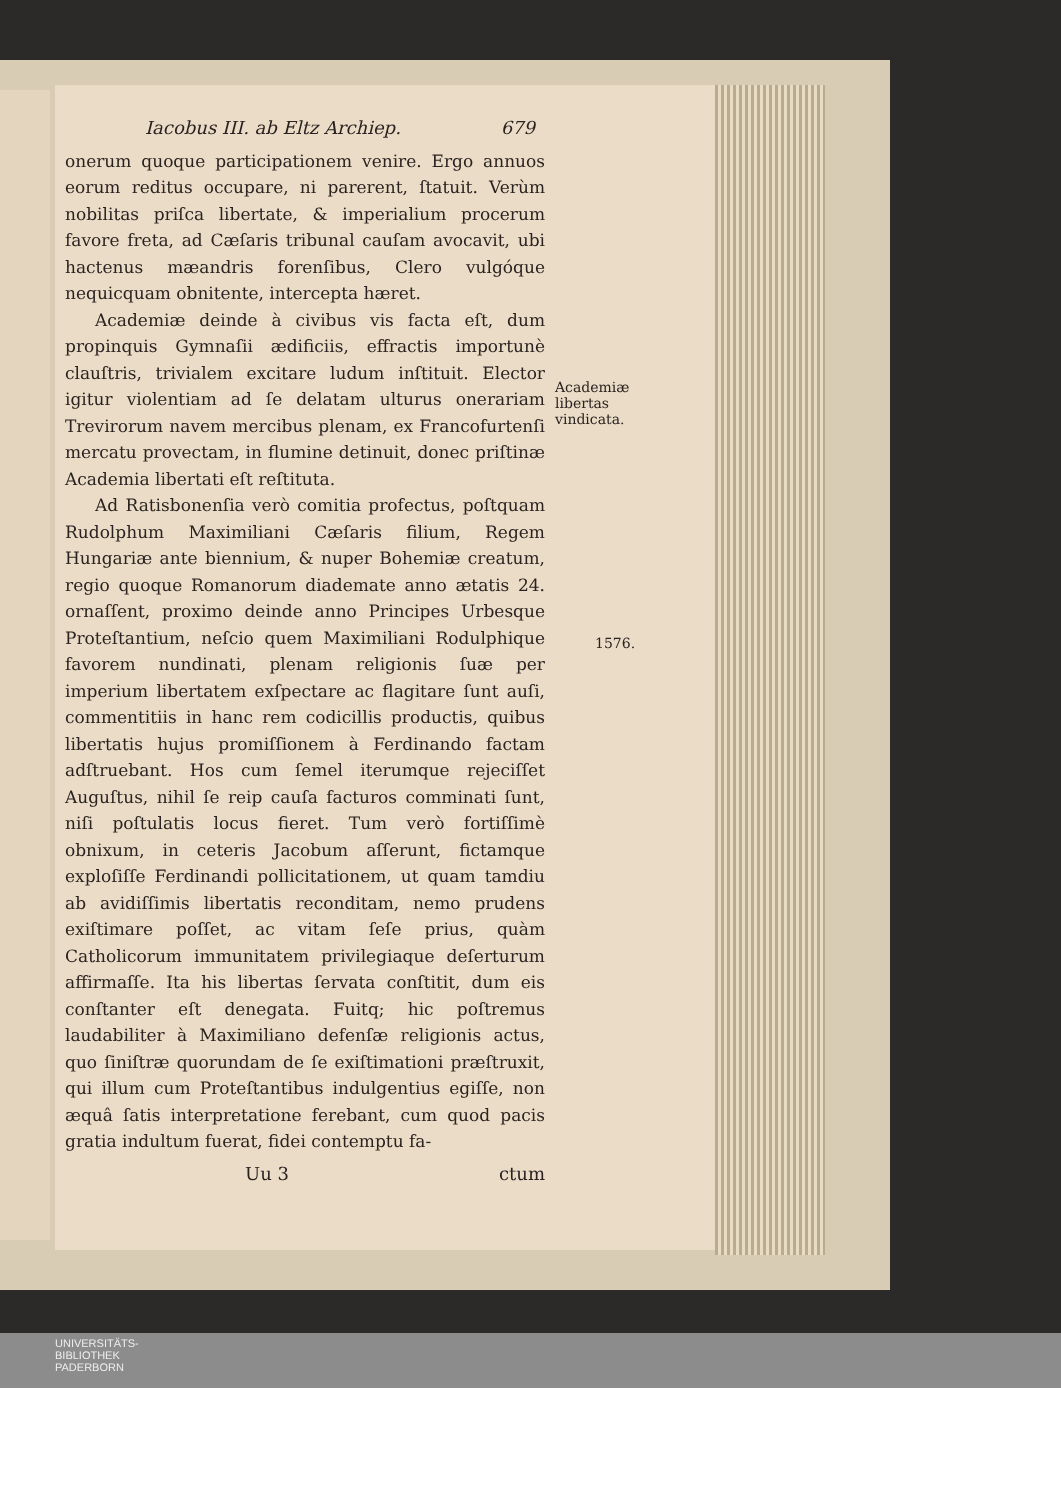Iacobus III. ab Eltz Archiep. 679
onerum quoque participationem venire. Ergo annuos eorum reditus occupare, ni parerent, ſtatuit. Verùm nobilitas priſca libertate, & imperialium procerum favore freta, ad Cæſaris tribunal cauſam avocavit, ubi hactenus mæandris forenſibus, Clero vulgóque nequicquam obnitente, intercepta hæret.
Academiæ deinde à civibus vis facta eſt, dum propinquis Gymnaſii ædificiis, effractis importunè clauſtris, trivialem excitare ludum inſtituit. Elector igitur violentiam ad ſe delatam ulturus onerariam Trevirorum navem mercibus plenam, ex Francofurtenſi mercatu provectam, in flumine detinuit, donec priſtinæ Academia libertati eſt reſtituta.
Ad Ratisbonenſia verò comitia profectus, poſtquam Rudolphum Maximiliani Cæſaris filium, Regem Hungariæ ante biennium, & nuper Bohemiæ creatum, regio quoque Romanorum diademate anno ætatis 24. ornaſſent, proximo deinde anno Principes Urbesque Proteſtantium, neſcio quem Maximiliani Rodulphique favorem nundinati, plenam religionis ſuæ per imperium libertatem exſpectare ac flagitare ſunt auſi, commentitiis in hanc rem codicillis productis, quibus libertatis hujus promiſſionem à Ferdinando factam adſtruebant. Hos cum ſemel iterumque rejeciſſet Auguſtus, nihil ſe reip cauſa facturos comminati ſunt, niſi poſtulatis locus fieret. Tum verò fortiſſimè obnixum, in ceteris Jacobum aſſerunt, fictamque exploſiſſe Ferdinandi pollicitationem, ut quam tamdiu ab avidiſſimis libertatis reconditam, nemo prudens exiſtimare poſſet, ac vitam ſeſe prius, quàm Catholicorum immunitatem privilegiaque deſerturum affirmaſſe. Ita his libertas ſervata conſtitit, dum eis conſtanter eſt denegata. Fuitq; hic poſtremus laudabiliter à Maximiliano defenſæ religionis actus, quo ſiniſtræ quorundam de ſe exiſtimationi præſtruxit, qui illum cum Proteſtantibus indulgentius egiſſe, non æquâ ſatis interpretatione ferebant, cum quod pacis gratia indultum fuerat, fidei contemptu fa-
Uu 3 ctum
Academiæ libertas vindicata.
1576.
UNIVERSITÄTS-
BIBLIOTHEK
PADERBORN